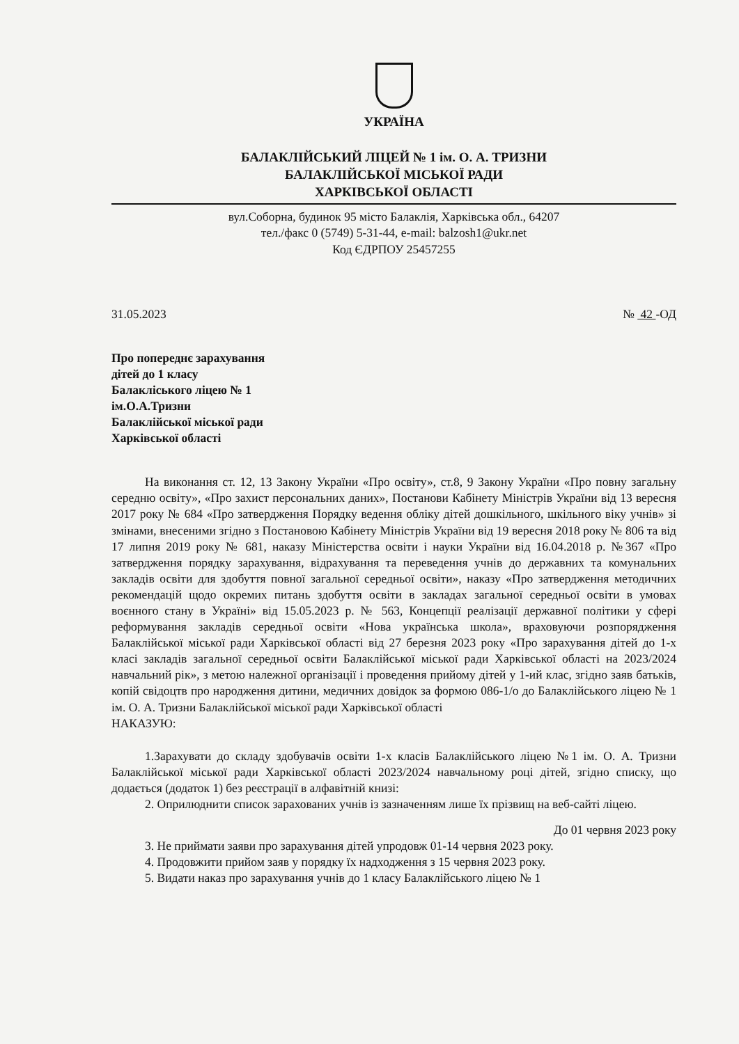УКРАЇНА
БАЛАКЛІЙСЬКИЙ ЛІЦЕЙ № 1 ім. О. А. ТРИЗНИ
БАЛАКЛІЙСЬКОЇ МІСЬКОЇ РАДИ
ХАРКІВСЬКОЇ ОБЛАСТІ
вул.Соборна, будинок 95 місто Балаклія, Харківська обл., 64207
тел./факс 0 (5749) 5-31-44, e-mail: balzosh1@ukr.net
Код ЄДРПОУ 25457255
31.05.2023 № 42 -ОД
Про попереднє зарахування
дітей до 1 класу
Балакліського ліцею № 1
ім.О.А.Тризни
Балаклійської міської ради
Харківської області
На виконання ст. 12, 13 Закону України «Про освіту», ст.8, 9 Закону України «Про повну загальну середню освіту», «Про захист персональних даних», Постанови Кабінету Міністрів України від 13 вересня 2017 року № 684 «Про затвердження Порядку ведення обліку дітей дошкільного, шкільного віку учнів» зі змінами, внесеними згідно з Постановою Кабінету Міністрів України від 19 вересня 2018 року № 806 та від 17 липня 2019 року № 681, наказу Міністерства освіти і науки України від 16.04.2018 р. №367 «Про затвердження порядку зарахування, відрахування та переведення учнів до державних та комунальних закладів освіти для здобуття повної загальної середньої освіти», наказу «Про затвердження методичних рекомендацій щодо окремих питань здобуття освіти в закладах загальної середньої освіти в умовах воєнного стану в Україні» від 15.05.2023 р. № 563, Концепції реалізації державної політики у сфері реформування закладів середньої освіти «Нова українська школа», враховуючи розпорядження Балаклійської міської ради Харківської області від 27 березня 2023 року «Про зарахування дітей до 1-х класі закладів загальної середньої освіти Балаклійської міської ради Харківської області на 2023/2024 навчальний рік», з метою належної організації і проведення прийому дітей у 1-ий клас, згідно заяв батьків, копій свідоцтв про народження дитини, медичних довідок за формою 086-1/о до Балаклійського ліцею № 1 ім. О. А. Тризни Балаклійської міської ради Харківської області
НАКАЗУЮ:
1.Зарахувати до складу здобувачів освіти 1-х класів Балаклійського ліцею №1 ім. О. А. Тризни Балаклійської міської ради Харківської області 2023/2024 навчальному році дітей, згідно списку, що додається (додаток 1) без реєстрації в алфавітній книзі:
2. Оприлюднити список зарахованих учнів із зазначенням лише їх прізвищ на веб-сайті ліцею.
До 01 червня 2023 року
3. Не приймати заяви про зарахування дітей упродовж 01-14 червня 2023 року.
4. Продовжити прийом заяв у порядку їх надходження з 15 червня 2023 року.
5. Видати наказ про зарахування учнів до 1 класу Балаклійського ліцею № 1